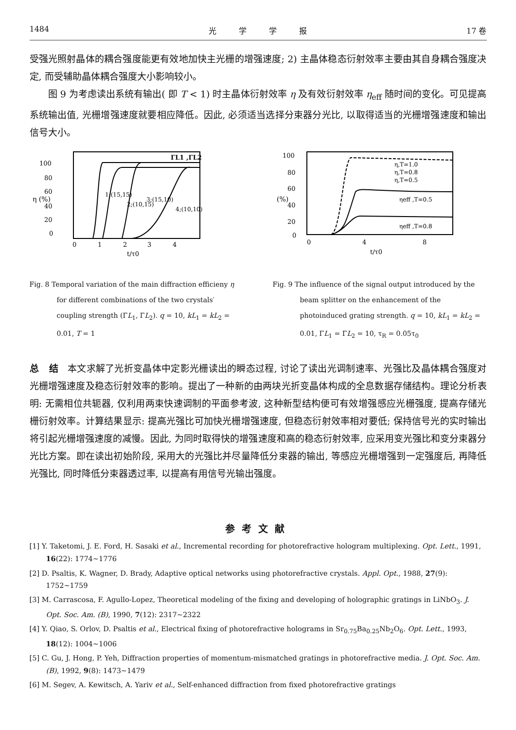1484 光 学 学 报 17 卷
受强光照射晶体的耦合强度能更有效地加快主光栅的增强速度; 2) 主晶体稳态衍射效率主要由其自身耦合强度决定, 而受辅助晶体耦合强度大小影响较小。
图 9 为考虑读出系统有输出( 即 T < 1) 时主晶体衍射效率 η 及有效衍射效率 η<sub>eff</sub> 随时间的变化。可见提高系统输出值, 光栅增强速度就要相应降低。因此, 必须适当选择分束器分光比, 以取得适当的光栅增强速度和输出信号大小。
ΓL1 ,ΓL2
100
80
60
40
20
0
η (%)
0
1
2
3
4
t/τ0
1;(15,15)
2;(10,15)
3;(15,10)
4;(10,10)
Fig. 8 Temporal variation of the main diffraction efficieny η for different combinations of the two crystals′ coupling strength (ΓL<sub>1</sub>, ΓL<sub>2</sub>). q = 10, kL<sub>1</sub> = kL<sub>2</sub> = 0.01, T = 1
100
80
60
40
20
0
0
4
8
t/τ0
(%)
η,T=1.0
η,T=0.8
η,T=0.5
ηeff ,T=0.5
ηeff ,T=0.8
Fig. 9 The influence of the signal output introduced by the beam splitter on the enhancement of the photoinduced grating strength. q = 10, kL<sub>1</sub> = kL<sub>2</sub> = 0.01, ΓL<sub>1</sub> = ΓL<sub>2</sub> = 10, τ<sub>R</sub> = 0.05τ<sub>0</sub>
总 结 本文求解了光折变晶体中定影光栅读出的瞬态过程, 讨论了读出光调制速率、光强比及晶体耦合强度对光栅增强速度及稳态衍射效率的影响。提出了一种新的由两块光折变晶体构成的全息数据存储结构。理论分析表明: 无需相位共轭器, 仅利用两束快速调制的平面参考波, 这种新型结构便可有效增强感应光栅强度, 提高存储光栅衍射效率。计算结果显示: 提高光强比可加快光栅增强速度, 但稳态衍射效率相对要低; 保持信号光的实时输出将引起光栅增强速度的减慢。因此, 为同时取得快的增强速度和高的稳态衍射效率, 应采用变光强比和变分束器分光比方案。即在读出初始阶段, 采用大的光强比并尽量降低分束器的输出, 等感应光栅增强到一定强度后, 再降低光强比, 同时降低分束器透过率, 以提高有用信号光输出强度。
参考文献
[1] Y. Taketomi, J. E. Ford, H. Sasaki et al., Incremental recording for photorefractive hologram multiplexing. Opt. Lett., 1991, 16(22): 1774~1776
[2] D. Psaltis, K. Wagner, D. Brady, Adaptive optical networks using photorefractive crystals. Appl. Opt., 1988, 27(9): 1752~1759
[3] M. Carrascosa, F. Agullo-Lopez, Theoretical modeling of the fixing and developing of holographic gratings in LiNbO<sub>3</sub>. J. Opt. Soc. Am. (B), 1990, 7(12): 2317~2322
[4] Y. Qiao, S. Orlov, D. Psaltis et al., Electrical fixing of photorefractive holograms in Sr<sub>0.75</sub>Ba<sub>0.25</sub>Nb<sub>2</sub>O<sub>6</sub>. Opt. Lett., 1993, 18(12): 1004~1006
[5] C. Gu, J. Hong, P. Yeh, Diffraction properties of momentum-mismatched gratings in photorefractive media. J. Opt. Soc. Am. (B), 1992, 9(8): 1473~1479
[6] M. Segev, A. Kewitsch, A. Yariv et al., Self-enhanced diffraction from fixed photorefractive gratings